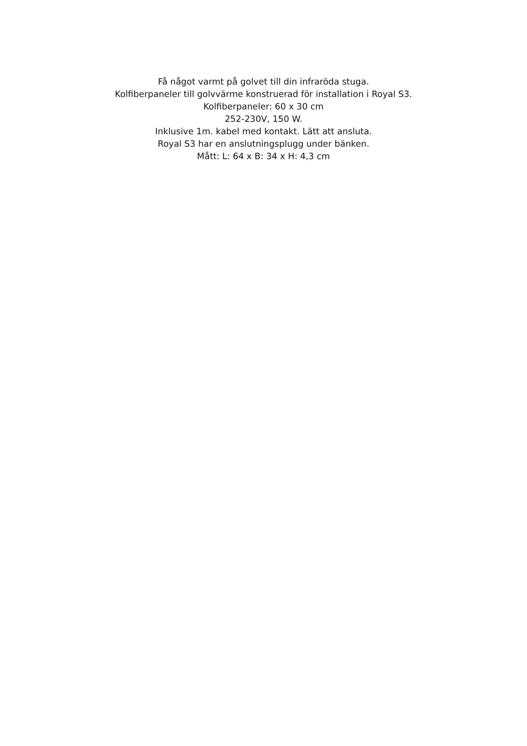Få något varmt på golvet till din infraröda stuga.
Kolfiberpaneler till golvvärme konstruerad för installation i Royal S3.
Kolfiberpaneler: 60 x 30 cm
252-230V, 150 W.
Inklusive 1m. kabel med kontakt. Lätt att ansluta.
Royal S3 har en anslutningsplugg under bänken.
Mått: L: 64 x B: 34 x H: 4,3 cm